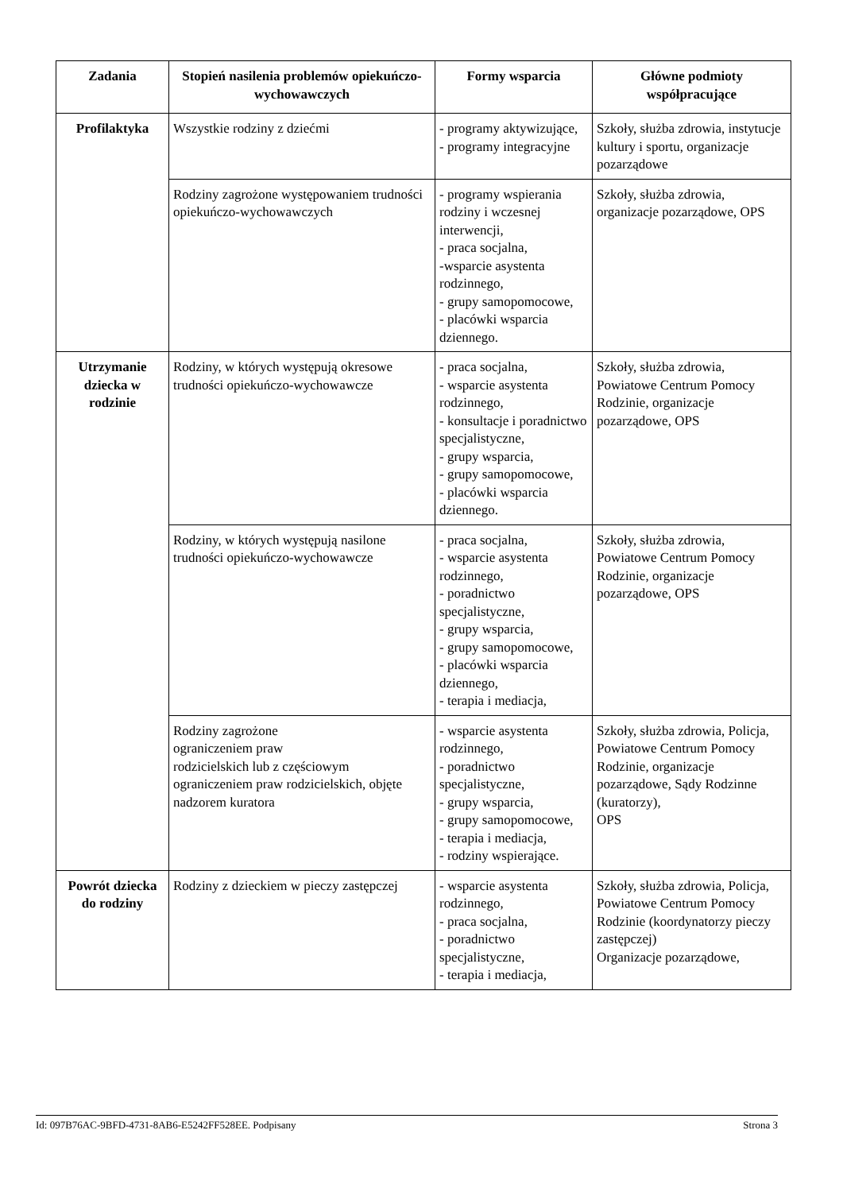| Zadania | Stopień nasilenia problemów opiekuńczo-wychowawczych | Formy wsparcia | Główne podmioty współpracujące |
| --- | --- | --- | --- |
| Profilaktyka | Wszystkie rodziny z dziećmi | - programy aktywizujące, - programy integracyjne | Szkoły, służba zdrowia, instytucje kultury i sportu, organizacje pozarządowe |
| | Rodziny zagrożone występowaniem trudności opiekuńczo-wychowawczych | - programy wspierania rodziny i wczesnej interwencji, - praca socjalna, -wsparcie asystenta rodzinnego, - grupy samopomocowe, - placówki wsparcia dziennego. | Szkoły, służba zdrowia, organizacje pozarządowe, OPS |
| Utrzymanie dziecka w rodzinie | Rodziny, w których występują okresowe trudności opiekuńczo-wychowawcze | - praca socjalna, - wsparcie asystenta rodzinnego, - konsultacje i poradnictwo specjalistyczne, - grupy wsparcia, - grupy samopomocowe, - placówki wsparcia dziennego. | Szkoły, służba zdrowia, Powiatowe Centrum Pomocy Rodzinie, organizacje pozarządowe, OPS |
| | Rodziny, w których występują nasilone trudności opiekuńczo-wychowawcze | - praca socjalna, - wsparcie asystenta rodzinnego, - poradnictwo specjalistyczne, - grupy wsparcia, - grupy samopomocowe, - placówki wsparcia dziennego, - terapia i mediacja, | Szkoły, służba zdrowia, Powiatowe Centrum Pomocy Rodzinie, organizacje pozarządowe, OPS |
| | Rodziny zagrożone ograniczeniem praw rodzicielskich lub z częściowym ograniczeniem praw rodzicielskich, objęte nadzorem kuratora | - wsparcie asystenta rodzinnego, - poradnictwo specjalistyczne, - grupy wsparcia, - grupy samopomocowe, - terapia i mediacja, - rodziny wspierające. | Szkoły, służba zdrowia, Policja, Powiatowe Centrum Pomocy Rodzinie, organizacje pozarządowe, Sądy Rodzinne (kuratorzy), OPS |
| Powrót dziecka do rodziny | Rodziny z dzieckiem w pieczy zastępczej | - wsparcie asystenta rodzinnego, - praca socjalna, - poradnictwo specjalistyczne, - terapia i mediacja, | Szkoły, służba zdrowia, Policja, Powiatowe Centrum Pomocy Rodzinie (koordynatorzy pieczy zastępczej) Organizacje pozarządowe, |
Id: 097B76AC-9BFD-4731-8AB6-E5242FF528EE. Podpisany Strona 3